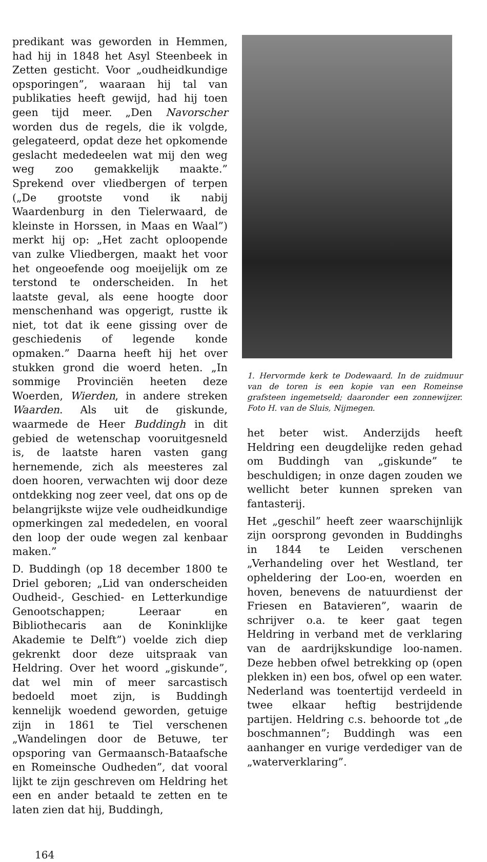predikant was geworden in Hemmen, had hij in 1848 het Asyl Steenbeek in Zetten gesticht. Voor „oudheidkundige opsporingen”, waaraan hij tal van publikaties heeft gewijd, had hij toen geen tijd meer. „Den Navorscher worden dus de regels, die ik volgde, gelegateerd, opdat deze het opkomende geslacht mededeelen wat mij den weg weg zoo gemakkelijk maakte.” Sprekend over vliedbergen of terpen („De grootste vond ik nabij Waardenburg in den Tielerwaard, de kleinste in Horssen, in Maas en Waal”) merkt hij op: „Het zacht oploopende van zulke Vliedbergen, maakt het voor het ongeoefende oog moeijelijk om ze terstond te onderscheiden. In het laatste geval, als eene hoogte door menschenhand was opgerigt, rustte ik niet, tot dat ik eene gissing over de geschiedenis of legende konde opmaken.” Daarna heeft hij het over stukken grond die woerd heten. „In sommige Provinciën heeten deze Woerden, Wierden, in andere streken Waarden. Als uit de giskunde, waarmede de Heer Buddingh in dit gebied de wetenschap vooruitgesneld is, de laatste haren vasten gang hernemende, zich als meesteres zal doen hooren, verwachten wij door deze ontdekking nog zeer veel, dat ons op de belangrijkste wijze vele oudheidkundige opmerkingen zal mededelen, en vooral den loop der oude wegen zal kenbaar maken.”
D. Buddingh (op 18 december 1800 te Driel geboren; „Lid van onderscheiden Oudheid-, Geschied- en Letterkundige Genootschappen; Leeraar en Bibliothecaris aan de Koninklijke Akademie te Delft”) voelde zich diep gekrenkt door deze uitspraak van Heldring. Over het woord „giskunde”, dat wel min of meer sarcastisch bedoeld moet zijn, is Buddingh kennelijk woedend geworden, getuige zijn in 1861 te Tiel verschenen „Wandelingen door de Betuwe, ter opsporing van Germaansch-Bataafsche en Romeinsche Oudheden”, dat vooral lijkt te zijn geschreven om Heldring het een en ander betaald te zetten en te laten zien dat hij, Buddingh,
164
1. Hervormde kerk te Dodewaard. In de zuidmuur van de toren is een kopie van een Romeinse grafsteen ingemetseld; daaronder een zonnewijzer. Foto H. van de Sluis, Nijmegen.
het beter wist. Anderzijds heeft Heldring een deugdelijke reden gehad om Buddingh van „giskunde” te beschuldigen; in onze dagen zouden we wellicht beter kunnen spreken van fantasterij.
Het „geschil” heeft zeer waarschijnlijk zijn oorsprong gevonden in Buddinghs in 1844 te Leiden verschenen „Verhandeling over het Westland, ter opheldering der Loo-en, woerden en hoven, benevens de natuurdienst der Friesen en Batavieren”, waarin de schrijver o.a. te keer gaat tegen Heldring in verband met de verklaring van de aardrijkskundige loo-namen. Deze hebben ofwel betrekking op (open plekken in) een bos, ofwel op een water. Nederland was toentertijd verdeeld in twee elkaar heftig bestrijdende partijen. Heldring c.s. behoorde tot „de boschmannen”; Buddingh was een aanhanger en vurige verdediger van de „waterverklaring”.